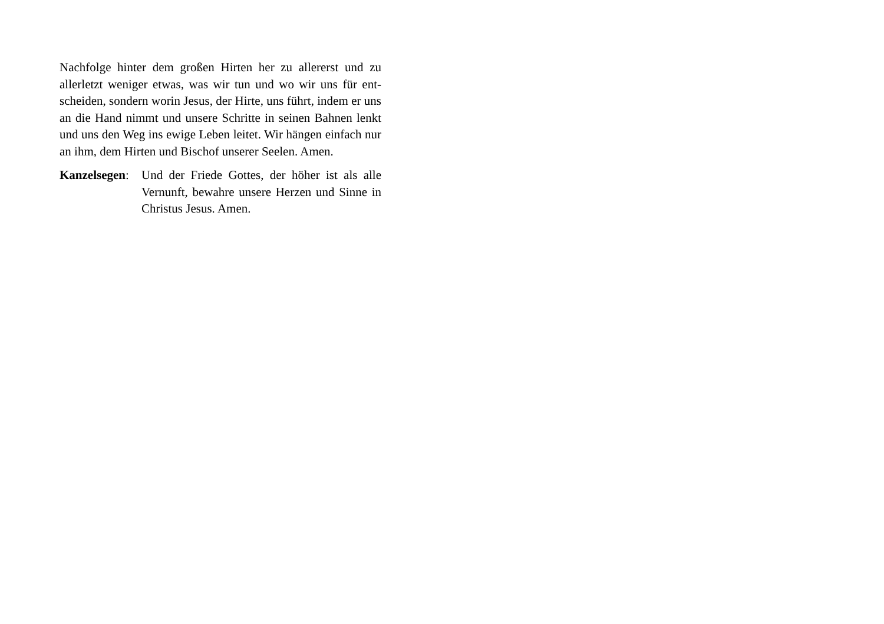Nachfolge hinter dem großen Hirten her zu allererst und zu allerletzt weniger etwas, was wir tun und wo wir uns für ent-scheiden, sondern worin Jesus, der Hirte, uns führt, indem er uns an die Hand nimmt und unsere Schritte in seinen Bahnen lenkt und uns den Weg ins ewige Leben leitet. Wir hängen einfach nur an ihm, dem Hirten und Bischof unserer Seelen. Amen.
Kanzelsegen:
Und der Friede Gottes, der höher ist als alle Vernunft, bewahre unsere Herzen und Sinne in Christus Jesus. Amen.